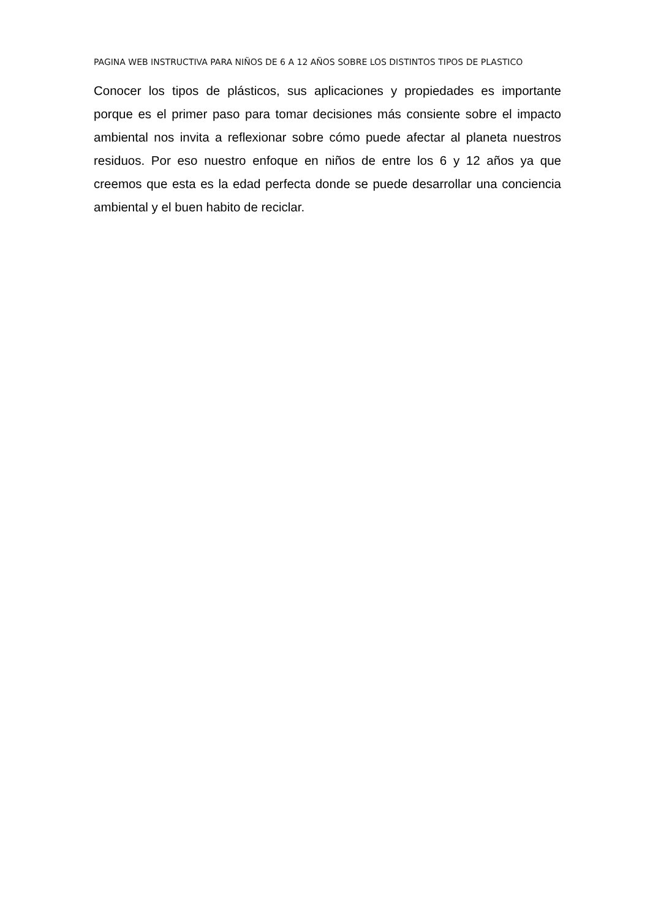PAGINA WEB INSTRUCTIVA PARA NIÑOS DE 6 A 12 AÑOS SOBRE LOS DISTINTOS TIPOS DE PLASTICO
Conocer los tipos de plásticos, sus aplicaciones y propiedades es importante porque es el primer paso para tomar decisiones más consiente sobre el impacto ambiental nos invita a reflexionar sobre cómo puede afectar al planeta nuestros residuos. Por eso nuestro enfoque en niños de entre los 6 y 12 años ya que creemos que esta es la edad perfecta donde se puede desarrollar una conciencia ambiental y el buen habito de reciclar.